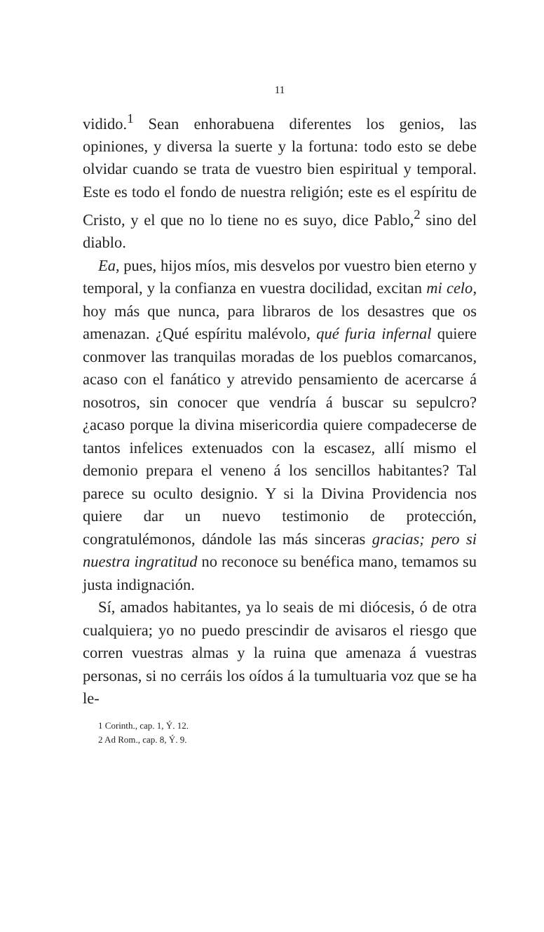11
vidido.<sup>1</sup> Sean enhorabuena diferentes los genios, las opiniones, y diversa la suerte y la fortuna: todo esto se debe olvidar cuando se trata de vuestro bien espiritual y temporal. Este es todo el fondo de nuestra religión; este es el espíritu de Cristo, y el que no lo tiene no es suyo, dice Pablo,<sup>2</sup> sino del diablo.
Ea, pues, hijos míos, mis desvelos por vuestro bien eterno y temporal, y la confianza en vuestra docilidad, excitan mi celo, hoy más que nunca, para libraros de los desastres que os amenazan. ¿Qué espíritu malévolo, qué furia infernal quiere conmover las tranquilas moradas de los pueblos comarcanos, acaso con el fanático y atrevido pensamiento de acercarse á nosotros, sin conocer que vendría á buscar su sepulcro? ¿acaso porque la divina misericordia quiere compadecerse de tantos infelices extenuados con la escasez, allí mismo el demonio prepara el veneno á los sencillos habitantes? Tal parece su oculto designio. Y si la Divina Providencia nos quiere dar un nuevo testimonio de protección, congratulémonos, dándole las más sinceras gracias; pero si nuestra ingratitud no reconoce su benéfica mano, temamos su justa indignación.
Sí, amados habitantes, ya lo seais de mi diócesis, ó de otra cualquiera; yo no puedo prescindir de avisaros el riesgo que corren vuestras almas y la ruina que amenaza á vuestras personas, si no cerráis los oídos á la tumultuaria voz que se ha le-
1 Corinth., cap. 1, Ý. 12.
2 Ad Rom., cap. 8, Ý. 9.